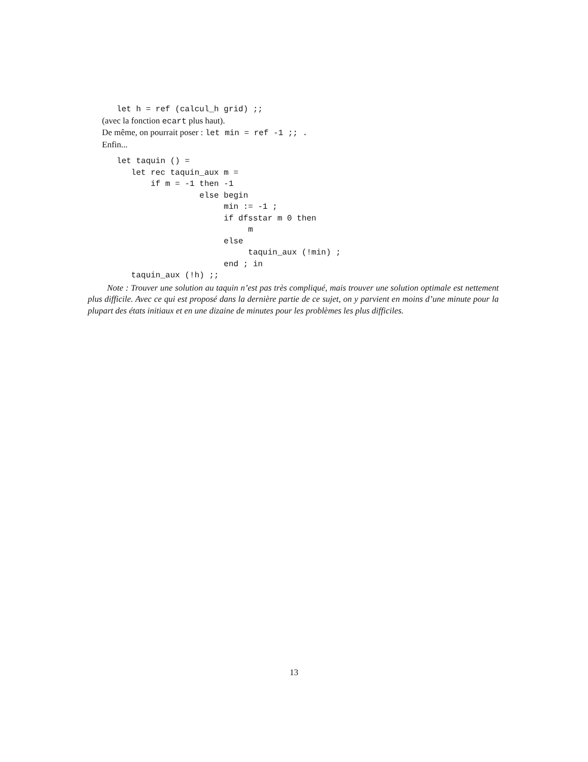let h = ref (calcul_h grid) ;;
(avec la fonction ecart plus haut).
De même, on pourrait poser : let min = ref -1 ;; .
Enfin...
   let taquin () =
      let rec taquin_aux m =
          if m = -1 then -1
                    else begin
                         min := -1 ;
                         if dfsstar m 0 then
                              m
                         else
                              taquin_aux (!min) ;
                         end ; in
      taquin_aux (!h) ;;
Note : Trouver une solution au taquin n’est pas très compliqué, mais trouver une solution optimale est nettement plus difficile. Avec ce qui est proposé dans la dernière partie de ce sujet, on y parvient en moins d’une minute pour la plupart des états initiaux et en une dizaine de minutes pour les problèmes les plus difficiles.
13